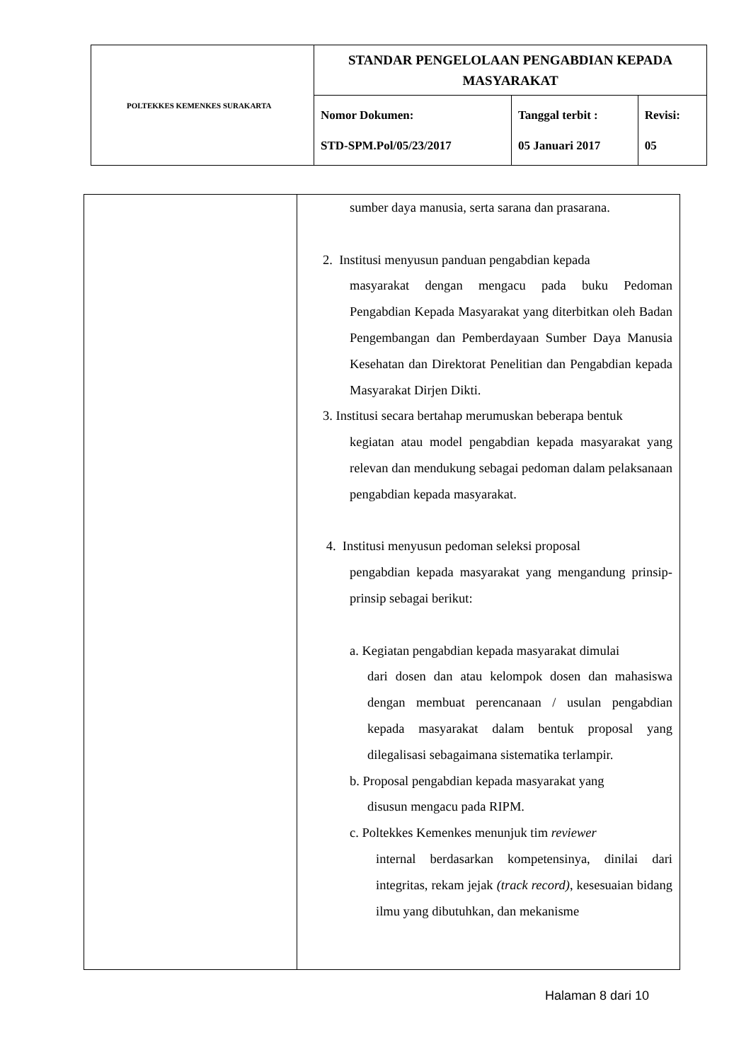| POLTEKKES KEMENKES SURAKARTA | STANDAR PENGELOLAAN PENGABDIAN KEPADA MASYARAKAT | | |
| | Nomor Dokumen: STD-SPM.Pol/05/23/2017 | Tanggal terbit : 05 Januari 2017 | Revisi: 05 |
| | sumber daya manusia, serta sarana dan prasarana. 2. Institusi menyusun panduan pengabdian kepada masyarakat dengan mengacu pada buku Pedoman Pengabdian Kepada Masyarakat yang diterbitkan oleh Badan Pengembangan dan Pemberdayaan Sumber Daya Manusia Kesehatan dan Direktorat Penelitian dan Pengabdian kepada Masyarakat Dirjen Dikti. 3. Institusi secara bertahap merumuskan beberapa bentuk kegiatan atau model pengabdian kepada masyarakat yang relevan dan mendukung sebagai pedoman dalam pelaksanaan pengabdian kepada masyarakat. 4. Institusi menyusun pedoman seleksi proposal pengabdian kepada masyarakat yang mengandung prinsip-prinsip sebagai berikut: a. Kegiatan pengabdian kepada masyarakat dimulai dari dosen dan atau kelompok dosen dan mahasiswa dengan membuat perencanaan / usulan pengabdian kepada masyarakat dalam bentuk proposal yang dilegalisasi sebagaimana sistematika terlampir. b. Proposal pengabdian kepada masyarakat yang disusun mengacu pada RIPM. c. Poltekkes Kemenkes menunjuk tim reviewer internal berdasarkan kompetensinya, dinilai dari integritas, rekam jejak (track record) , kesesuaian bidang ilmu yang dibutuhkan, dan mekanisme |
Halaman 8 dari 10